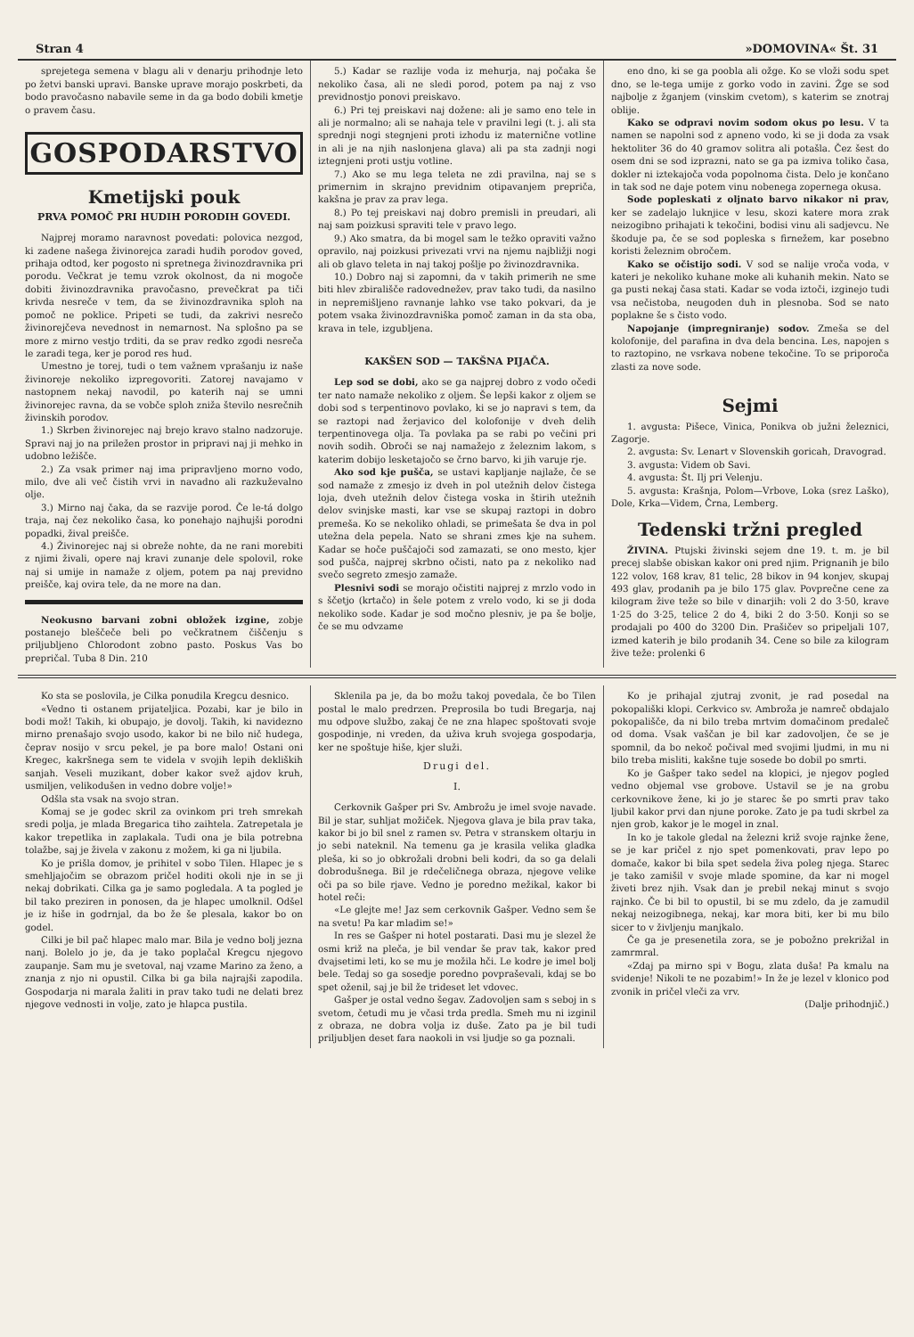Stran 4 »DOMOVINA« Št. 31
sprejetega semena v blagu ali v denarju prihodnje leto po žetvi banski upravi. Banske uprave morajo poskrbeti, da bodo pravočasno nabavile seme in da ga bodo dobili kmetje o pravem času.
GOSPODARSTVO
Kmetijski pouk
PRVA POMOČ PRI HUDIH PORODIH GOVEDI.
Najprej moramo naravnost povedati: polovica nezgod, ki zadene našega živinorejca zaradi hudih porodov goved, prihaja odtod, ker pogosto ni spretnega živinozdravnika pri porodu. Večkrat je temu vzrok okolnost, da ni mogoče dobiti živinozdravnika pravočasno, prevečkrat pa tiči krivda nesreče v tem, da se živinozdravnika sploh na pomoč ne poklice. Pripeti se tudi, da zakrivi nesrečo živinorejčeva nevednost in nemarnost. Na splošno pa se more z mirno vestjo trditi, da se prav redko zgodi nesreča le zaradi tega, ker je porod res hud.
Umestno je torej, tudi o tem važnem vprašanju iz naše živinoreje nekoliko izpregovoriti. Zatorej navajamo v nastopnem nekaj navodil, po katerih naj se umni živinorejec ravna, da se vobče sploh zniža število nesrečnih živinskih porodov.
1.) Skrben živinorejec naj brejo kravo stalno nadzoruje. Spravi naj jo na priležen prostor in pripravi naj ji mehko in udobno ležišče.
2.) Za vsak primer naj ima pripravljeno morno vodo, milo, dve ali več čistih vrvi in navadno ali razkuževalno olje.
3.) Mirno naj čaka, da se razvije porod. Če le-tá dolgo traja, naj čez nekoliko časa, ko ponehajo najhujši porodni popadki, žival preišče.
4.) Živinorejec naj si obreže nohte, da ne rani morebiti z njimi živali, opere naj kravi zunanje dele spolovil, roke naj si umije in namaže z oljem, potem pa naj previdno preišče, kaj ovira tele, da ne more na dan.
Neokusno barvani zobni obložek izgine, zobje postanejo bleščeče beli po večkratnem čiščenju s priljubljeno Chlorodont zobno pasto. Poskus Vas bo prepričal. Tuba 8 Din. 210
5.) Kadar se razlije voda iz mehurja, naj počaka še nekoliko časa, ali ne sledi porod, potem pa naj z vso previdnostjo ponovi preiskavo.
6.) Pri tej preiskavi naj dožene: ali je samo eno tele in ali je normalno; ali se nahaja tele v pravilni legi (t. j. ali sta sprednji nogi stegnjeni proti izhodu iz maternične votline in ali je na njih naslonjena glava) ali pa sta zadnji nogi iztegnjeni proti ustju votline.
7.) Ako se mu lega teleta ne zdi pravilna, naj se s primernim in skrajno previdnim otipavanjem prepriča, kakšna je prav za prav lega.
8.) Po tej preiskavi naj dobro premisli in preudari, ali naj sam poizkusi spraviti tele v pravo lego.
9.) Ako smatra, da bi mogel sam le težko opraviti važno opravilo, naj poizkusi privezati vrvi na njemu najbližji nogi ali ob glavo teleta in naj takoj pošlje po živinozdravnika.
10.) Dobro naj si zapomni, da v takih primerih ne sme biti hlev zbirališče radovednežev, prav tako tudi, da nasilno in nepremišljeno ravnanje lahko vse tako pokvari, da je potem vsaka živinozdravniška pomoč zaman in da sta oba, krava in tele, izgubljena.
KAKŠEN SOD — TAKŠNA PIJAČA.
Lep sod se dobi, ako se ga najprej dobro z vodo očedi ter nato namaže nekoliko z oljem. Še lepši kakor z oljem se dobi sod s terpentinovo povlako, ki se jo napravi s tem, da se raztopi nad žerjavico del kolofonije v dveh delih terpentinovega olja. Ta povlaka pa se rabi po večini pri novih sodih. Obroči se naj namažejo z železnim lakom, s katerim dobijo lesketajočo se črno barvo, ki jih varuje rje.
Ako sod kje pušča, se ustavi kapljanje najlaže, če se sod namaže z zmesjo iz dveh in pol utežnih delov čistega loja, dveh utežnih delov čistega voska in štirih utežnih delov svinjske masti, kar vse se skupaj raztopi in dobro premeša. Ko se nekoliko ohladi, se primešata še dva in pol utežna dela pepela. Nato se shrani zmes kje na suhem. Kadar se hoče puščajoči sod zamazati, se ono mesto, kjer sod pušča, najprej skrbno očisti, nato pa z nekoliko nad svečo segreto zmesjo zamaže.
Plesnivi sodi se morajo očistiti najprej z mrzlo vodo in s ščetjo (krtačo) in šele potem z vrelo vodo, ki se ji doda nekoliko sode. Kadar je sod močno plesniv, je pa še bolje, če se mu odvzame
eno dno, ki se ga poobla ali ožge. Ko se vloži sodu spet dno, se le-tega umije z gorko vodo in zavini. Žge se sod najbolje z žganjem (vinskim cvetom), s katerim se znotraj oblije.
Kako se odpravi novim sodom okus po lesu. V ta namen se napolni sod z apneno vodo, ki se ji doda za vsak hektoliter 36 do 40 gramov solitra ali potašla. Čez šest do osem dni se sod izprazni, nato se ga pa izmiva toliko časa, dokler ni iztekajoča voda popolnoma čista. Delo je končano in tak sod ne daje potem vinu nobenega zopernega okusa.
Sode popleskati z oljnato barvo nikakor ni prav, ker se zadelajo luknjice v lesu, skozi katere mora zrak neizogibno prihajati k tekočini, bodisi vinu ali sadjevcu. Ne škoduje pa, če se sod popleska s firnežem, kar posebno koristi železnim obročem.
Kako se očistijo sodi. V sod se nalije vroča voda, v kateri je nekoliko kuhane moke ali kuhanih mekin. Nato se ga pusti nekaj časa stati. Kadar se voda iztoči, izginejo tudi vsa nečistoba, neugoden duh in plesnoba. Sod se nato poplakne še s čisto vodo.
Napojanje (impregniranje) sodov. Zmeša se del kolofonije, del parafina in dva dela bencina. Les, napojen s to raztopino, ne vsrkava nobene tekočine. To se priporoča zlasti za nove sode.
Sejmi
1. avgusta: Pišece, Vinica, Ponikva ob južni železnici, Zagorje.
2. avgusta: Sv. Lenart v Slovenskih goricah, Dravograd.
3. avgusta: Videm ob Savi.
4. avgusta: Št. Ilj pri Velenju.
5. avgusta: Krašnja, Polom—Vrbove, Loka (srez Laško), Dole, Krka—Videm, Črna, Lemberg.
Tedenski tržni pregled
ŽIVINA. Ptujski živinski sejem dne 19. t. m. je bil precej slabše obiskan kakor oni pred njim. Prignanih je bilo 122 volov, 168 krav, 81 telic, 28 bikov in 94 konjev, skupaj 493 glav, prodanih pa je bilo 175 glav. Povprečne cene za kilogram žive teže so bile v dinarjih: voli 2 do 3·50, krave 1·25 do 3·25, telice 2 do 4, biki 2 do 3·50. Konji so se prodajali po 400 do 3200 Din. Prašičev so pripeljali 107, izmed katerih je bilo prodanih 34. Cene so bile za kilogram žive teže: prolenki 6
Ko sta se poslovila, je Cilka ponudila Kregcu desnico.
«Vedno ti ostanem prijateljica. Pozabi, kar je bilo in bodi mož! Takih, ki obupajo, je dovolj. Takih, ki navidezno mirno prenašajo svojo usodo, kakor bi ne bilo nič hudega, čeprav nosijo v srcu pekel, je pa bore malo! Ostani oni Kregec, kakršnega sem te videla v svojih lepih dekliških sanjah. Veseli muzikant, dober kakor svež ajdov kruh, usmiljen, velikodušen in vedno dobre volje!»
Odšla sta vsak na svojo stran.
Komaj se je godec skril za ovinkom pri treh smrekah sredi polja, je mlada Bregarica tiho zaihtela. Zatrepetala je kakor trepetlika in zaplakala. Tudi ona je bila potrebna tolažbe, saj je živela v zakonu z možem, ki ga ni ljubila.
Ko je prišla domov, je prihitel v sobo Tilen. Hlapec je s smehljajočim se obrazom pričel hoditi okoli nje in se ji nekaj dobrikati. Cilka ga je samo pogledala. A ta pogled je bil tako preziren in ponosen, da je hlapec umolknil. Odšel je iz hiše in godrnjal, da bo že še plesala, kakor bo on godel.
Cilki je bil pač hlapec malo mar. Bila je vedno bolj jezna nanj. Bolelo jo je, da je tako poplačal Kregcu njegovo zaupanje. Sam mu je svetoval, naj vzame Marino za ženo, a znanja z njo ni opustil. Cilka bi ga bila najrajši zapodila. Gospodarja ni marala žaliti in prav tako tudi ne delati brez njegove vednosti in volje, zato je hlapca pustila.
Sklenila pa je, da bo možu takoj povedala, če bo Tilen postal le malo predrzen. Preprosila bo tudi Bregarja, naj mu odpove službo, zakaj če ne zna hlapec spoštovati svoje gospodinje, ni vreden, da uživa kruh svojega gospodarja, ker ne spoštuje hiše, kjer služi.
Drugi del.
I.
Cerkovnik Gašper pri Sv. Ambrožu je imel svoje navade. Bil je star, suhljat možiček. Njegova glava je bila prav taka, kakor bi jo bil snel z ramen sv. Petra v stranskem oltarju in jo sebi nateknil. Na temenu ga je krasila velika gladka pleša, ki so jo obkrožali drobni beli kodri, da so ga delali dobrodušnega. Bil je rdečeličnega obraza, njegove velike oči pa so bile rjave. Vedno je poredno mežikal, kakor bi hotel reči:
«Le glejte me! Jaz sem cerkovnik Gašper. Vedno sem še na svetu! Pa kar mladim se!»
In res se Gašper ni hotel postarati. Dasi mu je slezel že osmi križ na pleča, je bil vendar še prav tak, kakor pred dvajsetimi leti, ko se mu je možila hči. Le kodre je imel bolj bele. Tedaj so ga sosedje poredno povpraševali, kdaj se bo spet oženil, saj je bil že trideset let vdovec.
Gašper je ostal vedno šegav. Zadovoljen sam s seboj in s svetom, četudi mu je včasi trda predla. Smeh mu ni izginil z obraza, ne dobra volja iz duše. Zato pa je bil tudi priljubljen deset fara naokoli in vsi ljudje so ga poznali.
Ko je prihajal zjutraj zvonit, je rad posedal na pokopališki klopi. Cerkvico sv. Ambroža je namreč obdajalo pokopališče, da ni bilo treba mrtvim domačinom predaleč od doma. Vsak vaščan je bil kar zadovoljen, če se je spomnil, da bo nekoč počival med svojimi ljudmi, in mu ni bilo treba misliti, kakšne tuje sosede bo dobil po smrti.
Ko je Gašper tako sedel na klopici, je njegov pogled vedno objemal vse grobove. Ustavil se je na grobu cerkovnikove žene, ki jo je starec še po smrti prav tako ljubil kakor prvi dan njune poroke. Zato je pa tudi skrbel za njen grob, kakor je le mogel in znal.
In ko je takole gledal na železni križ svoje rajnke žene, se je kar pričel z njo spet pomenkovati, prav lepo po domače, kakor bi bila spet sedela živa poleg njega. Starec je tako zamišil v svoje mlade spomine, da kar ni mogel živeti brez njih. Vsak dan je prebil nekaj minut s svojo rajnko. Če bi bil to opustil, bi se mu zdelo, da je zamudil nekaj neizogibnega, nekaj, kar mora biti, ker bi mu bilo sicer to v življenju manjkalo.
Če ga je presenetila zora, se je pobožno prekrižal in zamrmral.
«Zdaj pa mirno spi v Bogu, zlata duša! Pa kmalu na svidenje! Nikoli te ne pozabim!» In že je lezel v klonico pod zvonik in pričel vleči za vrv.
(Dalje prihodnjič.)